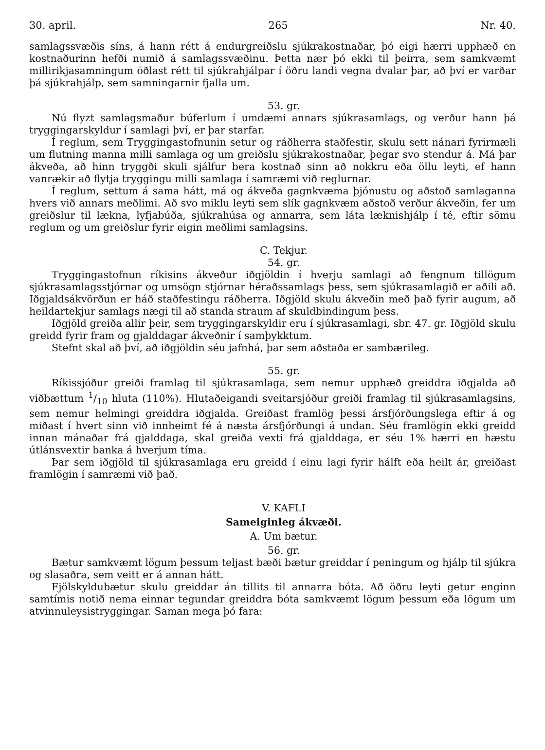30. april. 265 Nr. 40.
samlagssvæðis síns, á hann rétt á endurgreiðslu sjúkrakostnaðar, þó eigi hærri upphæð en kostnaðurinn hefði numið á samlagssvæðinu. Þetta nær þó ekki til þeirra, sem samkvæmt millirikjasamningum öðlast rétt til sjúkrahjálpar í öðru landi vegna dvalar þar, að því er varðar þá sjúkrahjálp, sem samningarnir fjalla um.
53. gr.
Nú flyzt samlagsmaður búferlum í umdæmi annars sjúkrasamlags, og verður hann þá tryggingarskyldur í samlagi því, er þar starfar.
Í reglum, sem Tryggingastofnunin setur og ráðherra staðfestir, skulu sett nánari fyrirmæli um flutning manna milli samlaga og um greiðslu sjúkrakostnaðar, þegar svo stendur á. Má þar ákveða, að hinn tryggði skuli sjálfur bera kostnað sinn að nokkru eða öllu leyti, ef hann vanrækir að flytja tryggingu milli samlaga í samræmi við reglurnar.
Í reglum, settum á sama hátt, má og ákveða gagnkvæma þjónustu og aðstoð samlaganna hvers við annars meðlimi. Að svo miklu leyti sem slík gagnkvæm aðstoð verður ákveðin, fer um greiðslur til lækna, lyfjabúða, sjúkrahúsa og annarra, sem láta læknishjálp í té, eftir sömu reglum og um greiðslur fyrir eigin meðlimi samlagsins.
C. Tekjur.
54. gr.
Tryggingastofnun ríkisins ákveður iðgjöldin í hverju samlagi að fengnum tillögum sjúkrasamlagsstjórnar og umsögn stjórnar héraðssamlags þess, sem sjúkrasamlagið er aðili að. Iðgjaldsákvörðun er háð staðfestingu ráðherra. Iðgjöld skulu ákveðin með það fyrir augum, að heildartekjur samlags nægi til að standa straum af skuldbindingum þess.
Iðgjöld greiða allir þeir, sem tryggingarskyldir eru í sjúkrasamlagi, sbr. 47. gr. Iðgjöld skulu greidd fyrir fram og gjalddagar ákveðnir í samþykktum.
Stefnt skal að því, að iðgjöldin séu jafnhá, þar sem aðstaða er sambærileg.
55. gr.
Ríkissjóður greiði framlag til sjúkrasamlaga, sem nemur upphæð greiddra iðgjalda að viðbættum 1/10 hluta (110%). Hlutaðeigandi sveitarsjóður greiði framlag til sjúkrasamlagsins, sem nemur helmingi greiddra iðgjalda. Greiðast framlög þessi ársfjórðungslega eftir á og miðast í hvert sinn við innheimt fé á næsta ársfjórðungi á undan. Séu framlögin ekki greidd innan mánaðar frá gjalddaga, skal greiða vexti frá gjalddaga, er séu 1% hærri en hæstu útlánsvextir banka á hverjum tíma.
Þar sem iðgjöld til sjúkrasamlaga eru greidd í einu lagi fyrir hálft eða heilt ár, greiðast framlögin í samræmi við það.
V. KAFLI
Sameiginleg ákvæði.
A. Um bætur.
56. gr.
Bætur samkvæmt lögum þessum teljast bæði bætur greiddar í peningum og hjálp til sjúkra og slasaðra, sem veitt er á annan hátt.
Fjölskyldubætur skulu greiddar án tillits til annarra bóta. Að öðru leyti getur enginn samtímis notið nema einnar tegundar greiddra bóta samkvæmt lögum þessum eða lögum um atvinnuleysistryggingar. Saman mega þó fara: